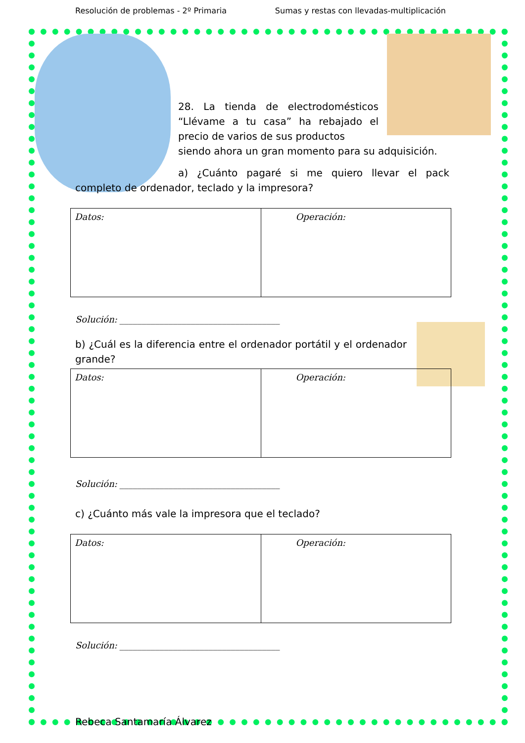Resolución de problemas - 2º Primaria Sumas y restas con llevadas-multiplicación
28. La tienda de electrodomésticos “Llévame a tu casa” ha rebajado el precio de varios de sus productos
siendo ahora un gran momento para su adquisición.
a) ¿Cuánto pagaré si me quiero llevar el pack completo de ordenador, teclado y la impresora?
| Datos: | Operación: |
Solución: ____________________________________
b) ¿Cuál es la diferencia entre el ordenador portátil y el ordenador grande?
| Datos: | Operación: |
Solución: ____________________________________
c) ¿Cuánto más vale la impresora que el teclado?
| Datos: | Operación: |
Solución: ____________________________________
Rebeca Santamaría Álvarez